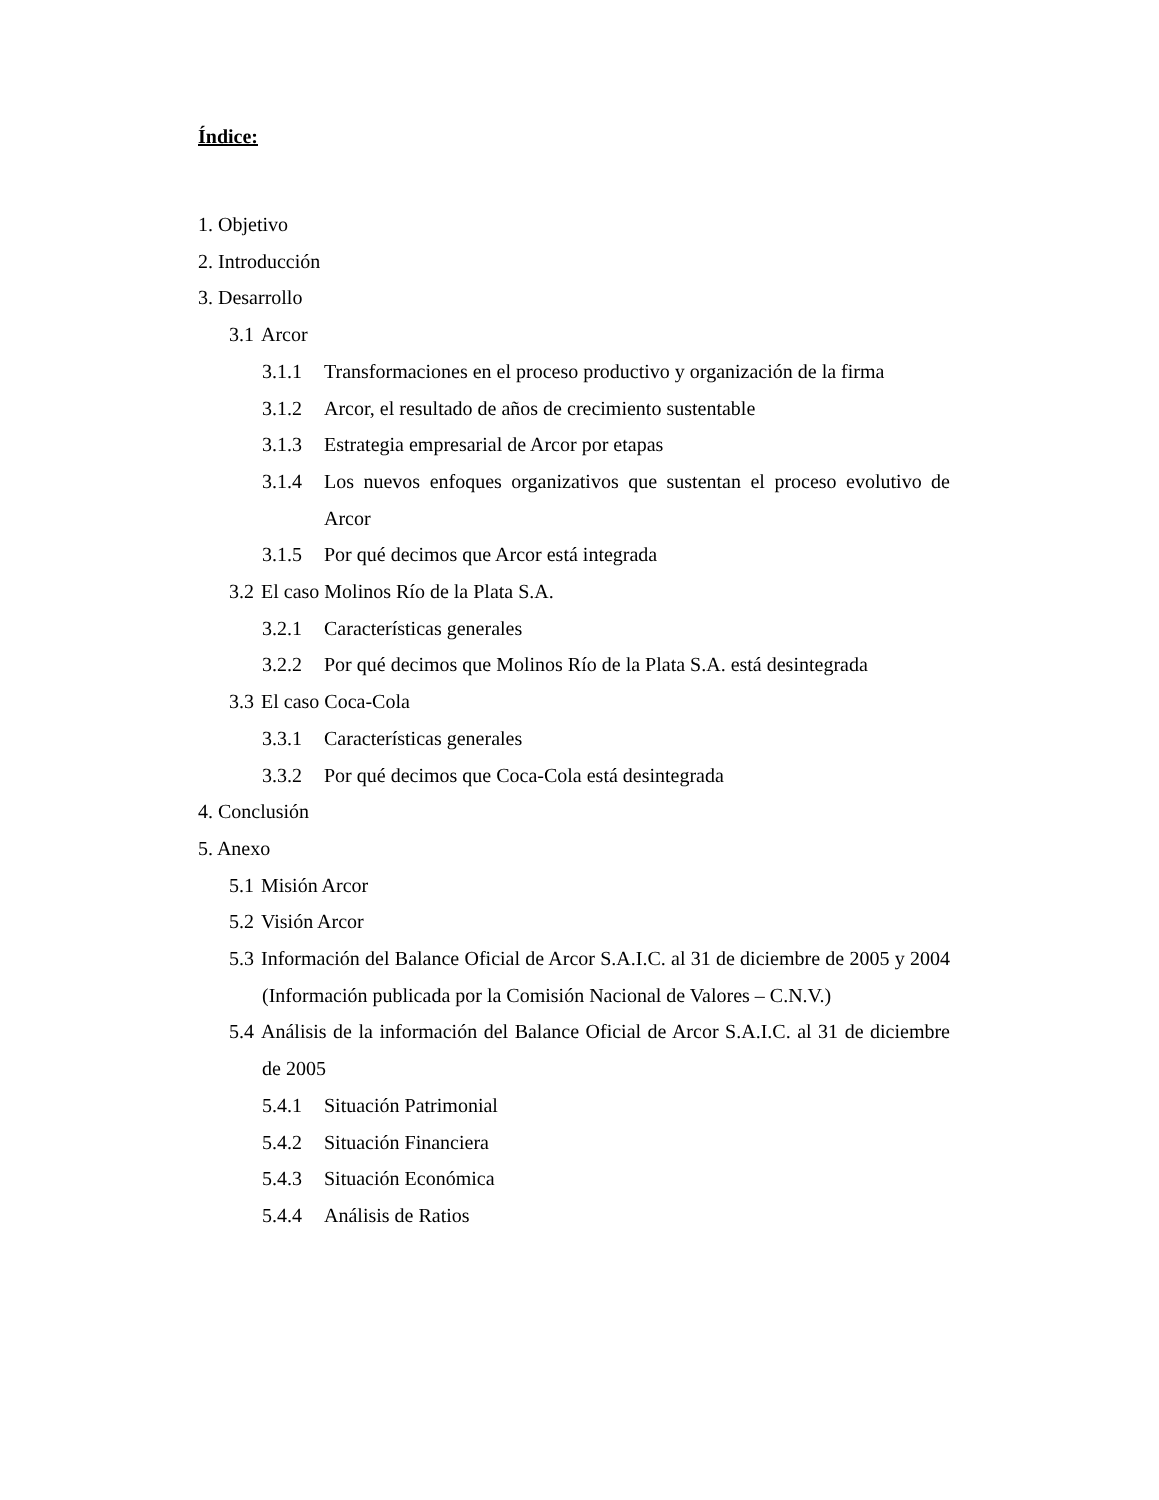Índice:
1. Objetivo
2. Introducción
3. Desarrollo
3.1 Arcor
3.1.1 Transformaciones en el proceso productivo y organización de la firma
3.1.2 Arcor, el resultado de años de crecimiento sustentable
3.1.3 Estrategia empresarial de Arcor por etapas
3.1.4 Los nuevos enfoques organizativos que sustentan el proceso evolutivo de Arcor
3.1.5 Por qué decimos que Arcor está integrada
3.2 El caso Molinos Río de la Plata S.A.
3.2.1 Características generales
3.2.2 Por qué decimos que Molinos Río de la Plata S.A. está desintegrada
3.3 El caso Coca-Cola
3.3.1 Características generales
3.3.2 Por qué decimos que Coca-Cola está desintegrada
4. Conclusión
5. Anexo
5.1 Misión Arcor
5.2 Visión Arcor
5.3 Información del Balance Oficial de Arcor S.A.I.C. al 31 de diciembre de 2005 y 2004 (Información publicada por la Comisión Nacional de Valores – C.N.V.)
5.4 Análisis de la información del Balance Oficial de Arcor S.A.I.C. al 31 de diciembre de 2005
5.4.1 Situación Patrimonial
5.4.2 Situación Financiera
5.4.3 Situación Económica
5.4.4 Análisis de Ratios